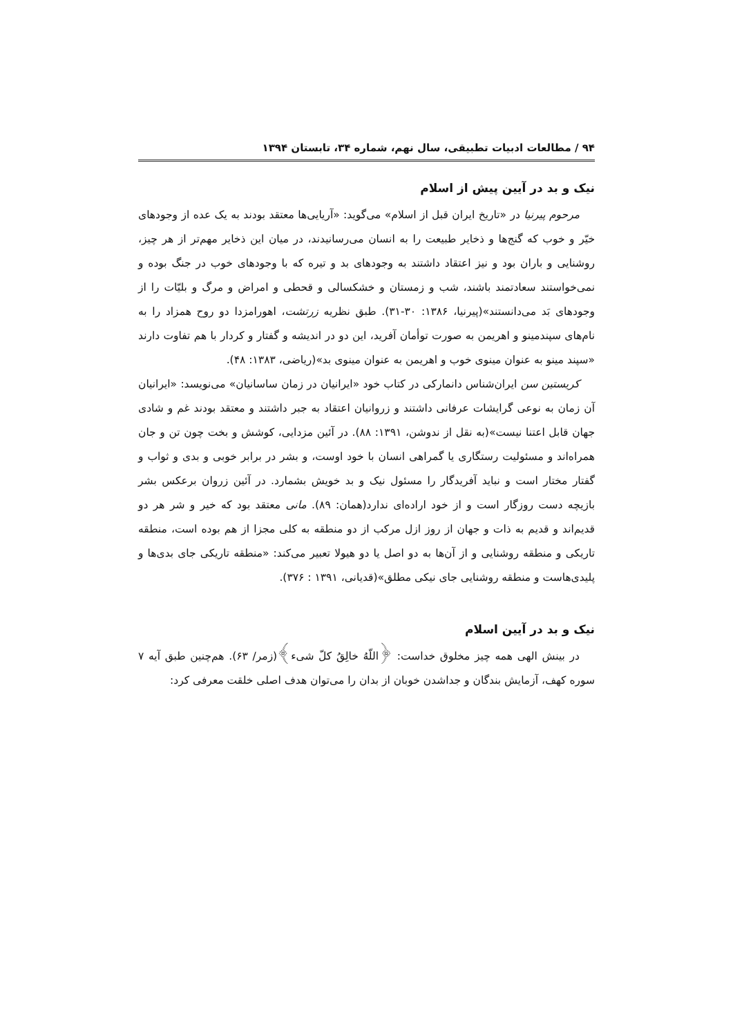۹۴ / مطالعات ادبیات تطبیقی، سال نهم، شماره ۳۴، تابستان ۱۳۹۴
نیک و بد در آیین پیش از اسلام
مرحوم پیرنیا در «تاریخ ایران قبل از اسلام» می‌گوید: «آریایی‌ها معتقد بودند به یک عده از وجودهای خیّر و خوب که گنج‌ها و ذخایر طبیعت را به انسان می‌رسانیدند، در میان این ذخایر مهم‌تر از هر چیز، روشنایی و باران بود و نیز اعتقاد داشتند به وجودهای بد و تیره که با وجودهای خوب در جنگ بوده و نمی‌خواستند سعادتمند باشند، شب و زمستان و خشکسالی و قحطی و امراض و مرگ و بلیّات را از وجودهای بَد می‌دانستند»(پیرنیا، ۱۳۸۶: ۳۰-۳۱). طبق نظریه زرتشت، اهورامزدا دو روح همزاد را به نام‌های سپندمینو و اهریمن به صورت توأمان آفرید، این دو در اندیشه و گفتار و کردار با هم تفاوت دارند «سپند مینو به عنوان مینوی خوب و اهریمن به عنوان مینوی بد»(ریاضی، ۱۳۸۳: ۴۸).
کریستین سن ایران‌شناس دانمارکی در کتاب خود «ایرانیان در زمان ساسانیان» می‌نویسد: «ایرانیان آن زمان به نوعی گرایشات عرفانی داشتند و زروانیان اعتقاد به جبر داشتند و معتقد بودند غم و شادی جهان قابل اعتنا نیست»(به نقل از ندوشن، ۱۳۹۱: ۸۸). در آئین مزدایی، کوشش و بخت چون تن و جان همراه‌اند و مسئولیت رستگاری یا گمراهی انسان با خود اوست، و بشر در برابر خوبی و بدی و ثواب و گفتار مختار است و نباید آفریدگار را مسئول نیک و بد خویش بشمارد. در آئین زروان برعکس بشر بازیچه دست روزگار است و از خود اراده‌ای ندارد(همان: ۸۹). مانی معتقد بود که خیر و شر هر دو قدیم‌اند و قدیم به ذات و جهان از روز ازل مرکب از دو منطقه به کلی مجزا از هم بوده است، منطقه تاریکی و منطقه روشنایی و از آن‌ها به دو اصل یا دو هیولا تعبیر می‌کند: «منطقه تاریکی جای بدی‌ها و پلیدی‌هاست و منطقه روشنایی جای نیکی مطلق»(قدیانی، ۱۳۹۱ : ۳۷۶).
نیک و بد در آیین اسلام
در بینش الهی همه چیز مخلوق خداست: ﴿اللّهُ خالِقُ کلّ شیء﴾(زمر/ ۶۳). هم‌چنین طبق آیه ۷ سوره کهف، آزمایش بندگان و جداشدن خوبان از بدان را می‌توان هدف اصلی خلقت معرفی کرد: